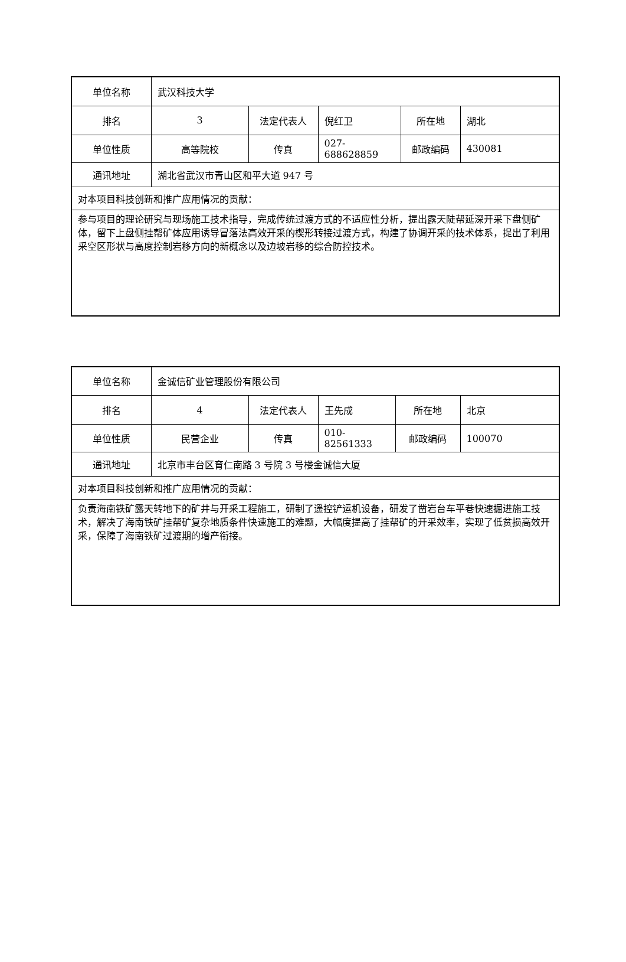| 单位名称 | 武汉科技大学 | | | | |
| 排名 | 3 | 法定代表人 | 倪红卫 | 所在地 | 湖北 |
| 单位性质 | 高等院校 | 传真 | 027-688628859 | 邮政编码 | 430081 |
| 通讯地址 | 湖北省武汉市青山区和平大道 947 号 | | | | |
| 对本项目科技创新和推广应用情况的贡献： | | | | | |
| 参与项目的理论研究与现场施工技术指导，完成传统过渡方式的不适应性分析，提出露天陡帮延深开采下盘侧矿体，留下上盘侧挂帮矿体应用诱导冒落法高效开采的楔形转接过渡方式，构建了协调开采的技术体系，提出了利用采空区形状与高度控制岩移方向的新概念以及边坡岩移的综合防控技术。 | | | | | |
| 单位名称 | 金诚信矿业管理股份有限公司 | | | | |
| 排名 | 4 | 法定代表人 | 王先成 | 所在地 | 北京 |
| 单位性质 | 民营企业 | 传真 | 010-82561333 | 邮政编码 | 100070 |
| 通讯地址 | 北京市丰台区育仁南路 3 号院 3 号楼金诚信大厦 | | | | |
| 对本项目科技创新和推广应用情况的贡献： | | | | | |
| 负责海南铁矿露天转地下的矿井与开采工程施工，研制了遥控铲运机设备，研发了凿岩台车平巷快速掘进施工技术，解决了海南铁矿挂帮矿复杂地质条件快速施工的难题，大幅度提高了挂帮矿的开采效率，实现了低贫损高效开采，保障了海南铁矿过渡期的增产衔接。 | | | | | |